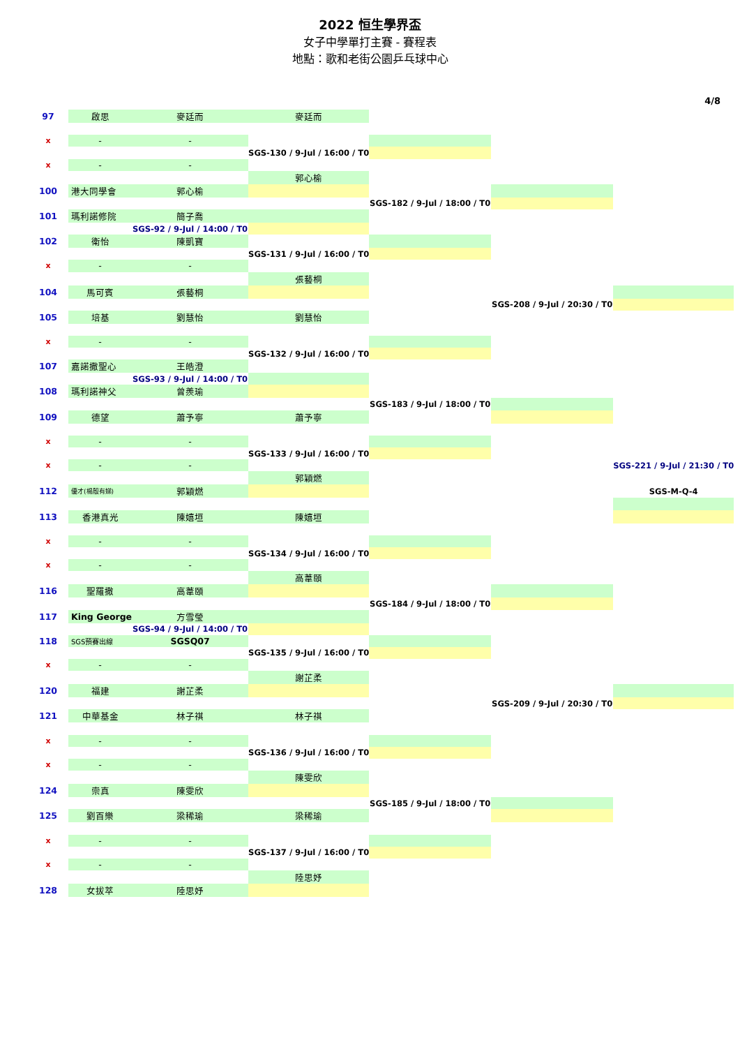2022 恒生學界盃
女子中學單打主賽 - 賽程表
地點：歌和老街公園乒乓球中心
4/8
| 97 | 啟思 | 麥廷而 | 麥廷而 | | | |
| x | - | - | | | | |
| | | | SGS-130 / 9-Jul / 16:00 / T0 | | | |
| x | - | - | | | | |
| | | | 郭心榆 | | | |
| 100 | 港大同學會 | 郭心榆 | | | | |
| | | | | SGS-182 / 9-Jul / 18:00 / T0 | | |
| 101 | 瑪利諾修院 | 簡子喬 | | | | |
| | | SGS-92 / 9-Jul / 14:00 / T0 | | | | |
| 102 | 衛怡 | 陳凱寶 | | | | |
| | | | SGS-131 / 9-Jul / 16:00 / T0 | | | |
| x | - | - | | | | |
| | | | 張藝桐 | | | |
| 104 | 馬可賓 | 張藝桐 | | | | |
| | | | | | SGS-208 / 9-Jul / 20:30 / T0 | |
| 105 | 培基 | 劉慧怡 | 劉慧怡 | | | |
| x | - | - | | | | |
| | | | SGS-132 / 9-Jul / 16:00 / T0 | | | |
| 107 | 嘉諾撒聖心 | 王皓澄 | | | | |
| | | SGS-93 / 9-Jul / 14:00 / T0 | | | | |
| 108 | 瑪利諾神父 | 曾羨瑜 | | | | |
| | | | | SGS-183 / 9-Jul / 18:00 / T0 | | |
| 109 | 德望 | 蕭予寧 | 蕭予寧 | | | |
| x | - | - | | | | |
| | | | SGS-133 / 9-Jul / 16:00 / T0 | | | |
| x | - | - | | | | SGS-221 / 9-Jul / 21:30 / T0 |
| | | | 郭穎燃 | | | |
| 112 | 優才(楊殷有娣) | 郭穎燃 | | | | SGS-M-Q-4 |
| 113 | 香港真光 | 陳嬉垣 | 陳嬉垣 | | | |
| x | - | - | | | | |
| | | | SGS-134 / 9-Jul / 16:00 / T0 | | | |
| x | - | - | | | | |
| | | | 高葦頤 | | | |
| 116 | 聖羅撒 | 高葦頤 | | | | |
| | | | | SGS-184 / 9-Jul / 18:00 / T0 | | |
| 117 | King George | 方雪瑩 | | | | |
| | | SGS-94 / 9-Jul / 14:00 / T0 | | | | |
| 118 | SGS預賽出線 | SGSQ07 | | | | |
| | | | SGS-135 / 9-Jul / 16:00 / T0 | | | |
| x | - | - | | | | |
| | | | 謝芷柔 | | | |
| 120 | 福建 | 謝芷柔 | | | | |
| | | | | | SGS-209 / 9-Jul / 20:30 / T0 | |
| 121 | 中華基金 | 林子祺 | 林子祺 | | | |
| x | - | - | | | | |
| | | | SGS-136 / 9-Jul / 16:00 / T0 | | | |
| x | - | - | | | | |
| | | | 陳雯欣 | | | |
| 124 | 崇真 | 陳雯欣 | | | | |
| | | | | SGS-185 / 9-Jul / 18:00 / T0 | | |
| 125 | 劉百樂 | 梁稀瑜 | 梁稀瑜 | | | |
| x | - | - | | | | |
| | | | SGS-137 / 9-Jul / 16:00 / T0 | | | |
| x | - | - | | | | |
| | | | 陸思妤 | | | |
| 128 | 女拔萃 | 陸思妤 | | | | |